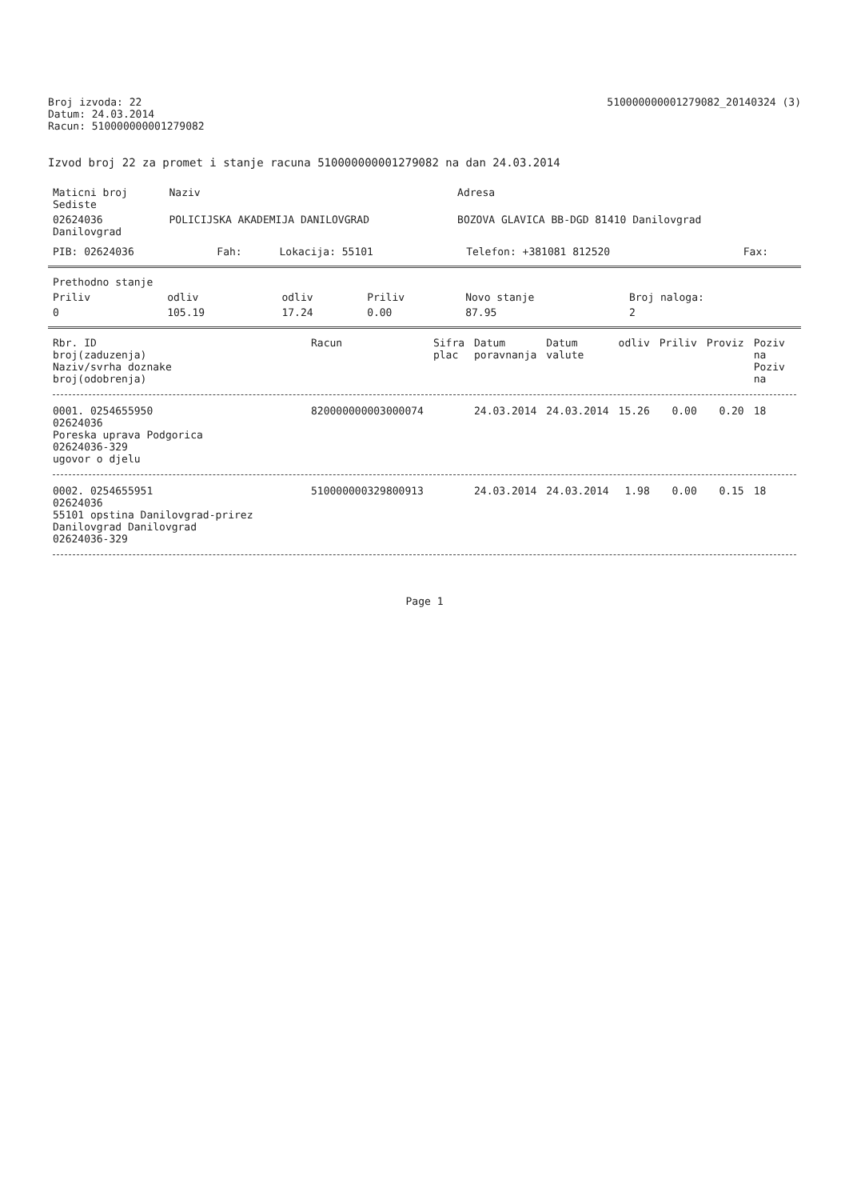Broj izvoda: 22
Datum: 24.03.2014
Racun: 510000000001279082
510000000001279082_20140324 (3)
Izvod broj 22 za promet i stanje racuna 510000000001279082 na dan 24.03.2014
| Maticni broj Sediste | Naziv | Adresa |
| --- | --- | --- |
| 02624036 Danilovgrad | POLICIJSKA AKADEMIJA DANILOVGRAD | BOZOVA GLAVICA BB-DGD 81410 Danilovgrad |
| PIB: 02624036 | Fah: | Lokacija: 55101 | Telefon: +381081 812520 | Fax: |
| Prethodno stanje | | | | | |
| --- | --- | --- | --- | --- | --- |
| Priliv | odliv | odliv | Priliv | Novo stanje | Broj naloga: |
| 0 | 105.19 | 17.24 | 0.00 | 87.95 | 2 |
| Rbr. ID broj(zaduzenja) Naziv/svrha doznake broj(odobrenja) | Racun | Sifra plac | Datum poravnanja | Datum valute | odliv | Priliv | Proviz | Poziv na Poziv na |
| --- | --- | --- | --- | --- | --- | --- | --- | --- |
| 0001. 0254655950 02624036 Poreska uprava Podgorica 02624036-329 ugovor o djelu | 820000000003000074 | | 24.03.2014 | 24.03.2014 | 15.26 | 0.00 | 0.20 | 18 |
| 0002. 0254655951 02624036 55101 opstina Danilovgrad-prirez Danilovgrad Danilovgrad 02624036-329 | 510000000329800913 | | 24.03.2014 | 24.03.2014 | 1.98 | 0.00 | 0.15 | 18 |
Page 1